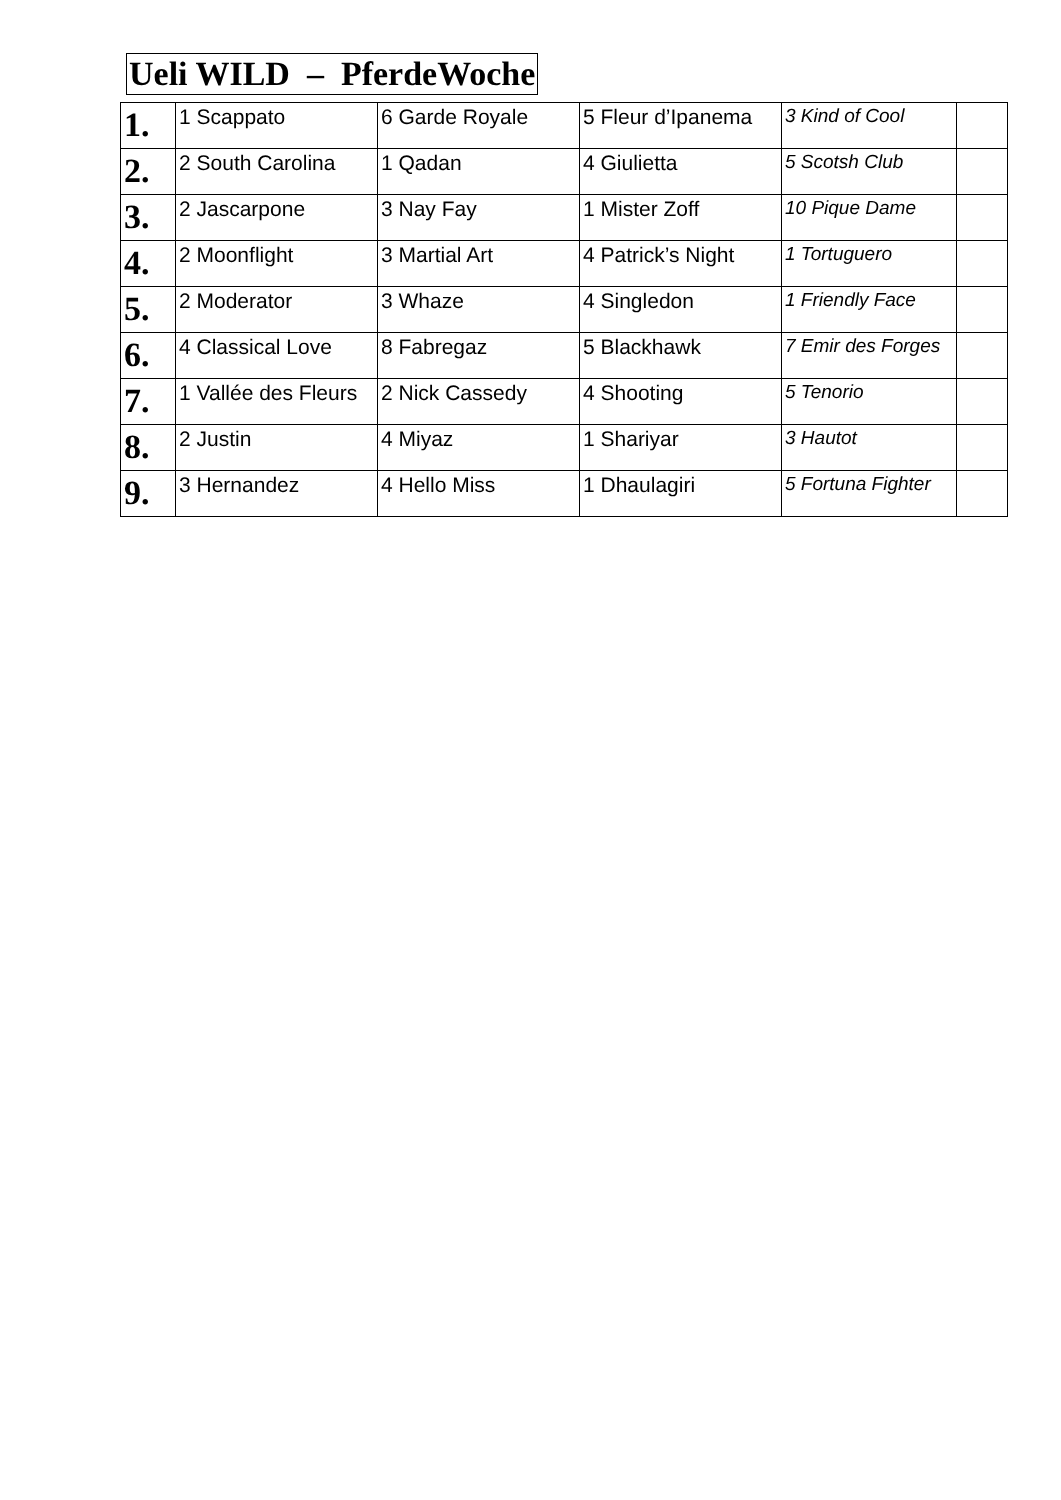Ueli WILD – PferdeWoche
| 1. | 1 Scappato | 6 Garde Royale | 5 Fleur d’Ipanema | 3 Kind of Cool | |
| 2. | 2 South Carolina | 1 Qadan | 4 Giulietta | 5 Scotsh Club | |
| 3. | 2 Jascarpone | 3 Nay Fay | 1 Mister Zoff | 10 Pique Dame | |
| 4. | 2 Moonflight | 3 Martial Art | 4 Patrick’s Night | 1 Tortuguero | |
| 5. | 2 Moderator | 3 Whaze | 4 Singledon | 1 Friendly Face | |
| 6. | 4 Classical Love | 8 Fabregaz | 5 Blackhawk | 7 Emir des Forges | |
| 7. | 1 Vallée des Fleurs | 2 Nick Cassedy | 4 Shooting | 5 Tenorio | |
| 8. | 2 Justin | 4 Miyaz | 1 Shariyar | 3 Hautot | |
| 9. | 3 Hernandez | 4 Hello Miss | 1 Dhaulagiri | 5 Fortuna Fighter | |